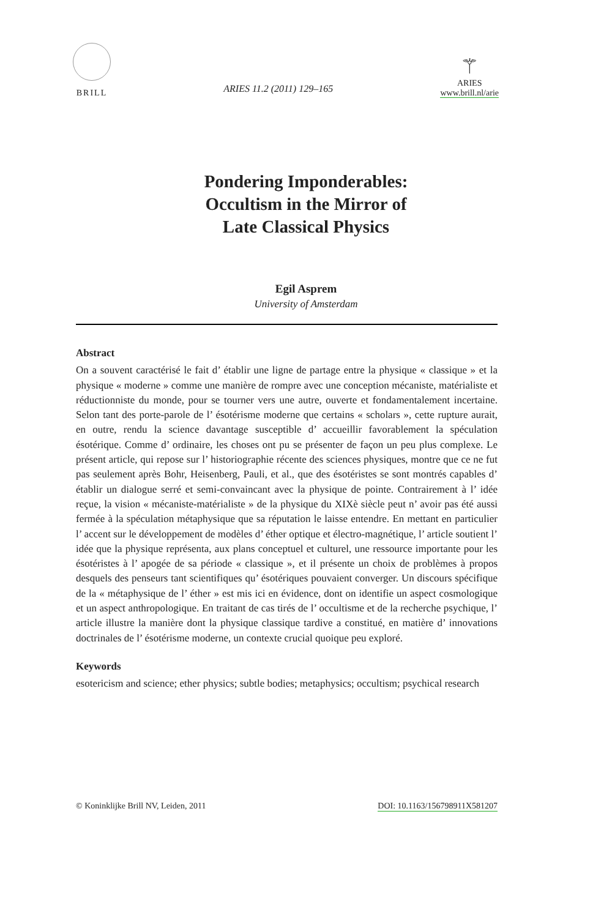BRILL
ARIES 11.2 (2011) 129–165
⚚
ARIES
www.brill.nl/arie
Pondering Imponderables:
Occultism in the Mirror of
Late Classical Physics
Egil Asprem
University of Amsterdam
Abstract
On a souvent caractérisé le fait d’ établir une ligne de partage entre la physique « classique » et la physique « moderne » comme une manière de rompre avec une conception mécaniste, matérialiste et réductionniste du monde, pour se tourner vers une autre, ouverte et fondamentalement incertaine. Selon tant des porte-parole de l’ ésotérisme moderne que certains « scholars », cette rupture aurait, en outre, rendu la science davantage susceptible d’ accueillir favorablement la spéculation ésotérique. Comme d’ ordinaire, les choses ont pu se présenter de façon un peu plus complexe. Le présent article, qui repose sur l’ historiographie récente des sciences physiques, montre que ce ne fut pas seulement après Bohr, Heisenberg, Pauli, et al., que des ésotéristes se sont montrés capables d’ établir un dialogue serré et semi-convaincant avec la physique de pointe. Contrairement à l’ idée reçue, la vision « mécaniste-matérialiste » de la physique du XIXè siècle peut n’ avoir pas été aussi fermée à la spéculation métaphysique que sa réputation le laisse entendre. En mettant en particulier l’ accent sur le développement de modèles d’ éther optique et électro-magnétique, l’ article soutient l’ idée que la physique représenta, aux plans conceptuel et culturel, une ressource importante pour les ésotéristes à l’ apogée de sa période « classique », et il présente un choix de problèmes à propos desquels des penseurs tant scientifiques qu’ ésotériques pouvaient converger. Un discours spécifique de la « métaphysique de l’ éther » est mis ici en évidence, dont on identifie un aspect cosmologique et un aspect anthropologique. En traitant de cas tirés de l’ occultisme et de la recherche psychique, l’ article illustre la manière dont la physique classique tardive a constitué, en matière d’ innovations doctrinales de l’ ésotérisme moderne, un contexte crucial quoique peu exploré.
Keywords
esotericism and science; ether physics; subtle bodies; metaphysics; occultism; psychical research
© Koninklijke Brill NV, Leiden, 2011 DOI: 10.1163/156798911X581207